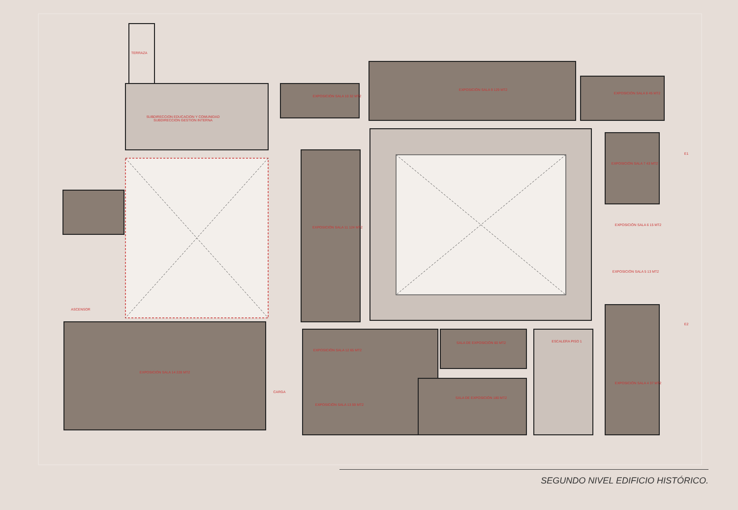TERRAZA
SUBDIRECCION EDUCACION Y COMUNIDAD
SUBDIRECCION GESTION INTERNA
EXPOSICIÓN SALA 10 32 MT2
EXPOSICIÓN SALA 9 129 MT2
EXPOSICIÓN SALA 8 45 MT2
EXPOSICIÓN SALA 7 43 MT2
EXPOSICIÓN SALA 6 15 MT2
EXPOSICIÓN SALA 5 13 MT2
EXPOSICIÓN SALA 11 124 MT2
EXPOSICIÓN SALA 14 228 MT2
EXPOSICIÓN SALA 12 65 MT2
EXPOSICIÓN SALA 13 59 MT2
SALA DE EXPOSICIÓN 60 MT2
SALA DE EXPOSICIÓN 180 MT2
ESCALERA PISO 1
EXPOSICIÓN SALA 4 37 MT2
ASCENSOR
CARGA
E1
E2
SEGUNDO NIVEL EDIFICIO HISTÓRICO.